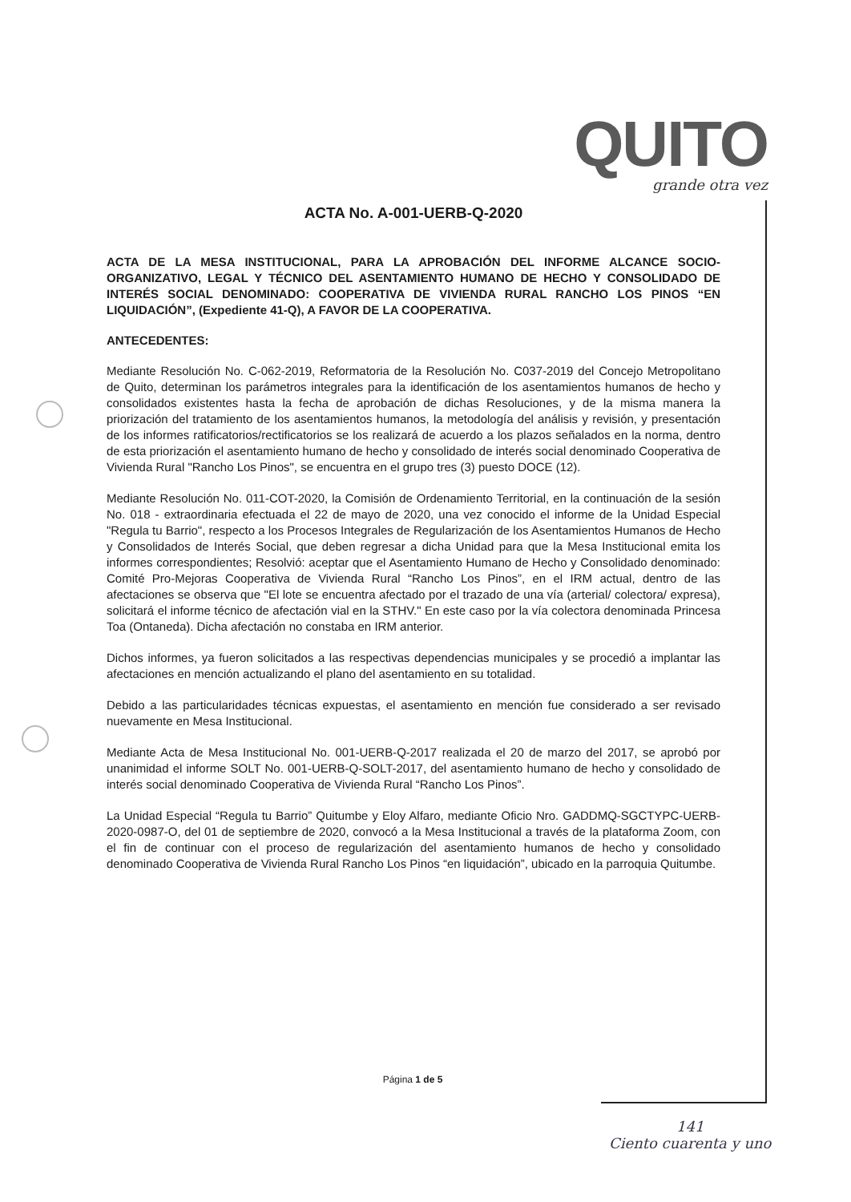QUITO
grande otra vez
ACTA No. A-001-UERB-Q-2020
ACTA DE LA MESA INSTITUCIONAL, PARA LA APROBACIÓN DEL INFORME ALCANCE SOCIO-ORGANIZATIVO, LEGAL Y TÉCNICO DEL ASENTAMIENTO HUMANO DE HECHO Y CONSOLIDADO DE INTERÉS SOCIAL DENOMINADO: COOPERATIVA DE VIVIENDA RURAL RANCHO LOS PINOS “EN LIQUIDACIÓN”, (Expediente 41-Q), A FAVOR DE LA COOPERATIVA.
ANTECEDENTES:
Mediante Resolución No. C-062-2019, Reformatoria de la Resolución No. C037-2019 del Concejo Metropolitano de Quito, determinan los parámetros integrales para la identificación de los asentamientos humanos de hecho y consolidados existentes hasta la fecha de aprobación de dichas Resoluciones, y de la misma manera la priorización del tratamiento de los asentamientos humanos, la metodología del análisis y revisión, y presentación de los informes ratificatorios/rectificatorios se los realizará de acuerdo a los plazos señalados en la norma, dentro de esta priorización el asentamiento humano de hecho y consolidado de interés social denominado Cooperativa de Vivienda Rural "Rancho Los Pinos", se encuentra en el grupo tres (3) puesto DOCE (12).
Mediante Resolución No. 011-COT-2020, la Comisión de Ordenamiento Territorial, en la continuación de la sesión No. 018 - extraordinaria efectuada el 22 de mayo de 2020, una vez conocido el informe de la Unidad Especial "Regula tu Barrio", respecto a los Procesos Integrales de Regularización de los Asentamientos Humanos de Hecho y Consolidados de Interés Social, que deben regresar a dicha Unidad para que la Mesa Institucional emita los informes correspondientes; Resolvió: aceptar que el Asentamiento Humano de Hecho y Consolidado denominado: Comité Pro-Mejoras Cooperativa de Vivienda Rural “Rancho Los Pinos”, en el IRM actual, dentro de las afectaciones se observa que "El lote se encuentra afectado por el trazado de una vía (arterial/ colectora/ expresa), solicitará el informe técnico de afectación vial en la STHV." En este caso por la vía colectora denominada Princesa Toa (Ontaneda). Dicha afectación no constaba en IRM anterior.
Dichos informes, ya fueron solicitados a las respectivas dependencias municipales y se procedió a implantar las afectaciones en mención actualizando el plano del asentamiento en su totalidad.
Debido a las particularidades técnicas expuestas, el asentamiento en mención fue considerado a ser revisado nuevamente en Mesa Institucional.
Mediante Acta de Mesa Institucional No. 001-UERB-Q-2017 realizada el 20 de marzo del 2017, se aprobó por unanimidad el informe SOLT No. 001-UERB-Q-SOLT-2017, del asentamiento humano de hecho y consolidado de interés social denominado Cooperativa de Vivienda Rural “Rancho Los Pinos”.
La Unidad Especial “Regula tu Barrio” Quitumbe y Eloy Alfaro, mediante Oficio Nro. GADDMQ-SGCTYPC-UERB-2020-0987-O, del 01 de septiembre de 2020, convocó a la Mesa Institucional a través de la plataforma Zoom, con el fin de continuar con el proceso de regularización del asentamiento humanos de hecho y consolidado denominado Cooperativa de Vivienda Rural Rancho Los Pinos “en liquidación”, ubicado en la parroquia Quitumbe.
Página 1 de 5
141
Ciento cuarenta y uno